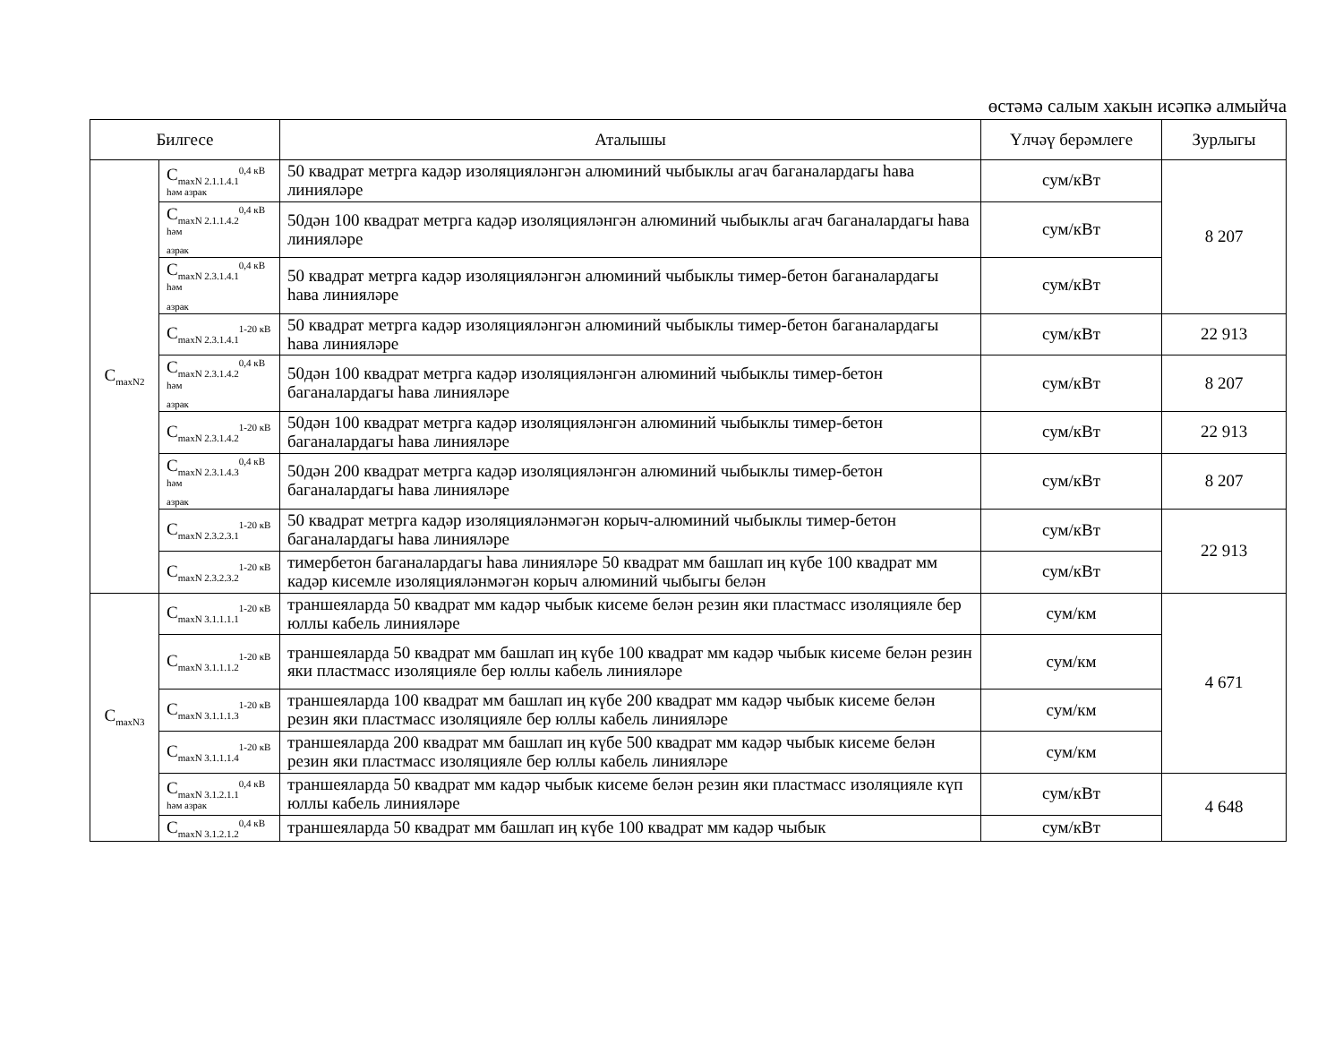өстәмә салым хакын исәпкә алмыйча
| Билгесе | | Аталышы | Үлчәү берәмлеге | Зурлыгы |
| --- | --- | --- | --- | --- |
| C<sub>maxN2</sub> | C<sub>maxN 2.1.1.4.1</sub><sup>0,4 кВ</sup> һәм азрак | 50 квадрат метрга кадәр изоляцияләнгән алюминий чыбыклы агач баганалардагы һава линияләре | сум/кВт | 8 207 |
| | C<sub>maxN 2.1.1.4.2</sub><sup>0,4 кВ һәм</sup> азрак | 50дән 100 квадрат метрга кадәр изоляцияләнгән алюминий чыбыклы агач баганалардагы һава линияләре | сум/кВт | |
| | C<sub>maxN 2.3.1.4.1</sub><sup>0,4 кВ һәм</sup> азрак | 50 квадрат метрга кадәр изоляцияләнгән алюминий чыбыклы тимер-бетон баганалардагы һава линияләре | сум/кВт | |
| | C<sub>maxN 2.3.1.4.1</sub><sup>1-20 кВ</sup> | 50 квадрат метрга кадәр изоляцияләнгән алюминий чыбыклы тимер-бетон баганалардагы һава линияләре | сум/кВт | 22 913 |
| | C<sub>maxN 2.3.1.4.2</sub><sup>0,4 кВ һәм</sup> азрак | 50дән 100 квадрат метрга кадәр изоляцияләнгән алюминий чыбыклы тимер-бетон баганалардагы һава линияләре | сум/кВт | 8 207 |
| | C<sub>maxN 2.3.1.4.2</sub><sup>1-20 кВ</sup> | 50дән 100 квадрат метрга кадәр изоляцияләнгән алюминий чыбыклы тимер-бетон баганалардагы һава линияләре | сум/кВт | 22 913 |
| | C<sub>maxN 2.3.1.4.3</sub><sup>0,4 кВ һәм</sup> азрак | 50дән 200 квадрат метрга кадәр изоляцияләнгән алюминий чыбыклы тимер-бетон баганалардагы һава линияләре | сум/кВт | 8 207 |
| | C<sub>maxN 2.3.2.3.1</sub><sup>1-20 кВ</sup> | 50 квадрат метрга кадәр изоляцияләнмәгән корыч-алюминий чыбыклы тимер-бетон баганалардагы һава линияләре | сум/кВт | 22 913 |
| | C<sub>maxN 2.3.2.3.2</sub><sup>1-20 кВ</sup> | тимербетон баганалардагы һава линияләре 50 квадрат мм башлап иң күбе 100 квадрат мм кадәр кисемле изоляцияләнмәгән корыч алюминий чыбыгы белән | сум/кВт | |
| C<sub>maxN3</sub> | C<sub>maxN 3.1.1.1.1</sub><sup>1-20 кВ</sup> | траншеяларда 50 квадрат мм кадәр чыбык кисеме белән резин яки пластмасс изоляцияле бер юллы кабель линияләре | сум/км | 4 671 |
| | C<sub>maxN 3.1.1.1.2</sub><sup>1-20 кВ</sup> | траншеяларда 50 квадрат мм башлап иң күбе 100 квадрат мм кадәр чыбык кисеме белән резин яки пластмасс изоляцияле бер юллы кабель линияләре | сум/км | |
| | C<sub>maxN 3.1.1.1.3</sub><sup>1-20 кВ</sup> | траншеяларда 100 квадрат мм башлап иң күбе 200 квадрат мм кадәр чыбык кисеме белән резин яки пластмасс изоляцияле бер юллы кабель линияләре | сум/км | |
| | C<sub>maxN 3.1.1.1.4</sub><sup>1-20 кВ</sup> | траншеяларда 200 квадрат мм башлап иң күбе 500 квадрат мм кадәр чыбык кисеме белән резин яки пластмасс изоляцияле бер юллы кабель линияләре | сум/км | |
| | C<sub>maxN 3.1.2.1.1</sub><sup>0,4 кВ</sup> һәм азрак | траншеяларда 50 квадрат мм кадәр чыбык кисеме белән резин яки пластмасс изоляцияле күп юллы кабель линияләре | сум/кВт | 4 648 |
| | C<sub>maxN 3.1.2.1.2</sub><sup>0,4 кВ</sup> | траншеяларда 50 квадрат мм башлап иң күбе 100 квадрат мм кадәр чыбык | сум/кВт | |